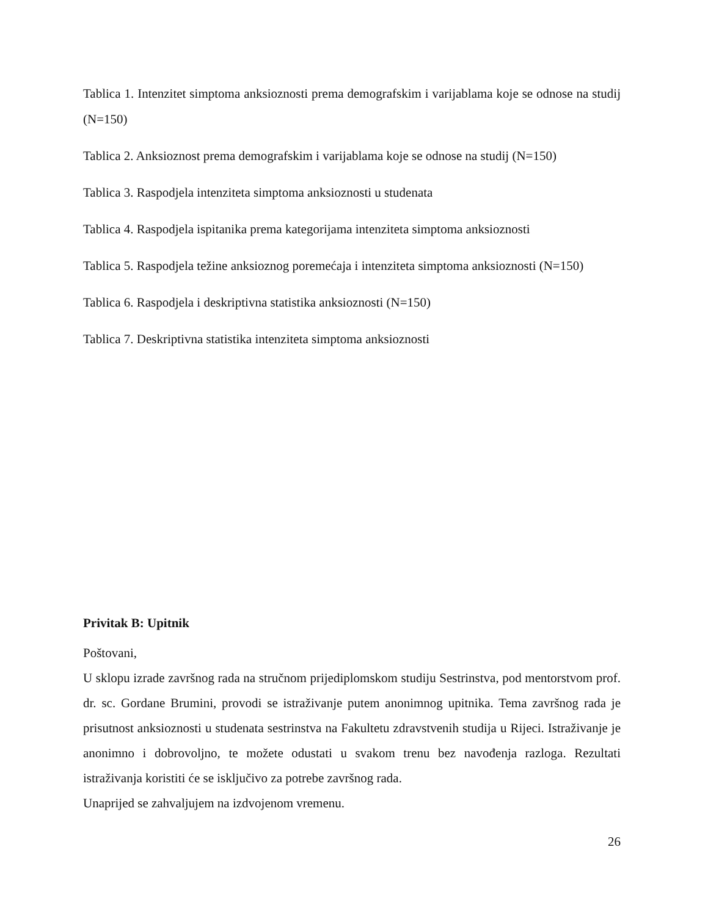Tablica 1. Intenzitet simptoma anksioznosti prema demografskim i varijablama koje se odnose na studij (N=150)
Tablica 2. Anksioznost prema demografskim i varijablama koje se odnose na studij (N=150)
Tablica 3. Raspodjela intenziteta simptoma anksioznosti u studenata
Tablica 4. Raspodjela ispitanika prema kategorijama intenziteta simptoma anksioznosti
Tablica 5. Raspodjela težine anksioznog poremećaja i intenziteta simptoma anksioznosti (N=150)
Tablica 6. Raspodjela i deskriptivna statistika anksioznosti (N=150)
Tablica 7. Deskriptivna statistika intenziteta simptoma anksioznosti
Privitak B: Upitnik
Poštovani,
U sklopu izrade završnog rada na stručnom prijediplomskom studiju Sestrinstva, pod mentorstvom prof. dr. sc. Gordane Brumini, provodi se istraživanje putem anonimnog upitnika. Tema završnog rada je prisutnost anksioznosti u studenata sestrinstva na Fakultetu zdravstvenih studija u Rijeci. Istraživanje je anonimno i dobrovoljno, te možete odustati u svakom trenu bez navođenja razloga. Rezultati istraživanja koristiti će se isključivo za potrebe završnog rada.
Unaprijed se zahvaljujem na izdvojenom vremenu.
26